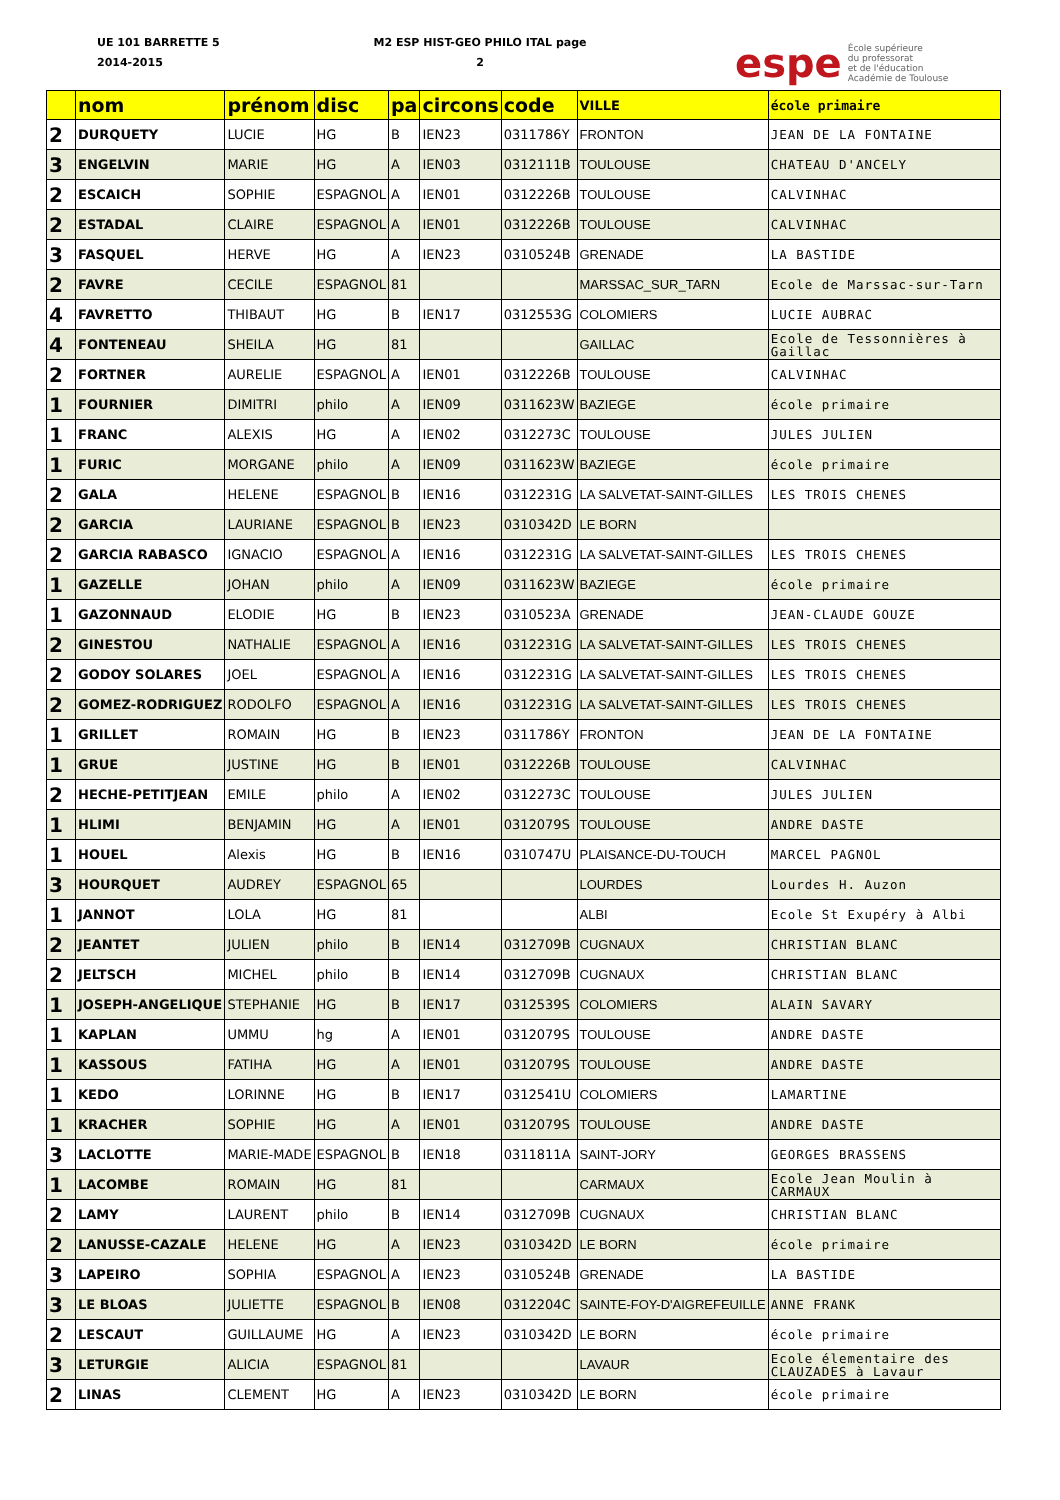UE 101 BARRETTE 5
2014-2015
M2 ESP HIST-GEO PHILO ITAL page
2
espe École supérieure
du professorat
et de l'éducation
Académie de Toulouse
| | nom | prénom | disc | pa | circons | code | VILLE | école primaire |
| --- | --- | --- | --- | --- | --- | --- | --- | --- |
| 2 | DURQUETY | LUCIE | HG | B | IEN23 | 0311786Y | FRONTON | JEAN DE LA FONTAINE |
| 3 | ENGELVIN | MARIE | HG | A | IEN03 | 0312111B | TOULOUSE | CHATEAU D'ANCELY |
| 2 | ESCAICH | SOPHIE | ESPAGNOL | A | IEN01 | 0312226B | TOULOUSE | CALVINHAC |
| 2 | ESTADAL | CLAIRE | ESPAGNOL | A | IEN01 | 0312226B | TOULOUSE | CALVINHAC |
| 3 | FASQUEL | HERVE | HG | A | IEN23 | 0310524B | GRENADE | LA BASTIDE |
| 2 | FAVRE | CECILE | ESPAGNOL | 81 | | | MARSSAC_SUR_TARN | Ecole de Marssac-sur-Tarn |
| 4 | FAVRETTO | THIBAUT | HG | B | IEN17 | 0312553G | COLOMIERS | LUCIE AUBRAC |
| 4 | FONTENEAU | SHEILA | HG | 81 | | | GAILLAC | Ecole de Tessonnières à Gaillac |
| 2 | FORTNER | AURELIE | ESPAGNOL | A | IEN01 | 0312226B | TOULOUSE | CALVINHAC |
| 1 | FOURNIER | DIMITRI | philo | A | IEN09 | 0311623W | BAZIEGE | école primaire |
| 1 | FRANC | ALEXIS | HG | A | IEN02 | 0312273C | TOULOUSE | JULES JULIEN |
| 1 | FURIC | MORGANE | philo | A | IEN09 | 0311623W | BAZIEGE | école primaire |
| 2 | GALA | HELENE | ESPAGNOL | B | IEN16 | 0312231G | LA SALVETAT-SAINT-GILLES | LES TROIS CHENES |
| 2 | GARCIA | LAURIANE | ESPAGNOL | B | IEN23 | 0310342D | LE BORN | |
| 2 | GARCIA RABASCO | IGNACIO | ESPAGNOL | A | IEN16 | 0312231G | LA SALVETAT-SAINT-GILLES | LES TROIS CHENES |
| 1 | GAZELLE | JOHAN | philo | A | IEN09 | 0311623W | BAZIEGE | école primaire |
| 1 | GAZONNAUD | ELODIE | HG | B | IEN23 | 0310523A | GRENADE | JEAN-CLAUDE GOUZE |
| 2 | GINESTOU | NATHALIE | ESPAGNOL | A | IEN16 | 0312231G | LA SALVETAT-SAINT-GILLES | LES TROIS CHENES |
| 2 | GODOY SOLARES | JOEL | ESPAGNOL | A | IEN16 | 0312231G | LA SALVETAT-SAINT-GILLES | LES TROIS CHENES |
| 2 | GOMEZ-RODRIGUEZ | RODOLFO | ESPAGNOL | A | IEN16 | 0312231G | LA SALVETAT-SAINT-GILLES | LES TROIS CHENES |
| 1 | GRILLET | ROMAIN | HG | B | IEN23 | 0311786Y | FRONTON | JEAN DE LA FONTAINE |
| 1 | GRUE | JUSTINE | HG | B | IEN01 | 0312226B | TOULOUSE | CALVINHAC |
| 2 | HECHE-PETITJEAN | EMILE | philo | A | IEN02 | 0312273C | TOULOUSE | JULES JULIEN |
| 1 | HLIMI | BENJAMIN | HG | A | IEN01 | 0312079S | TOULOUSE | ANDRE DASTE |
| 1 | HOUEL | Alexis | HG | B | IEN16 | 0310747U | PLAISANCE-DU-TOUCH | MARCEL PAGNOL |
| 3 | HOURQUET | AUDREY | ESPAGNOL | 65 | | | LOURDES | Lourdes H. Auzon |
| 1 | JANNOT | LOLA | HG | 81 | | | ALBI | Ecole St Exupéry à Albi |
| 2 | JEANTET | JULIEN | philo | B | IEN14 | 0312709B | CUGNAUX | CHRISTIAN BLANC |
| 2 | JELTSCH | MICHEL | philo | B | IEN14 | 0312709B | CUGNAUX | CHRISTIAN BLANC |
| 1 | JOSEPH-ANGELIQUE | STEPHANIE | HG | B | IEN17 | 0312539S | COLOMIERS | ALAIN SAVARY |
| 1 | KAPLAN | UMMU | hg | A | IEN01 | 0312079S | TOULOUSE | ANDRE DASTE |
| 1 | KASSOUS | FATIHA | HG | A | IEN01 | 0312079S | TOULOUSE | ANDRE DASTE |
| 1 | KEDO | LORINNE | HG | B | IEN17 | 0312541U | COLOMIERS | LAMARTINE |
| 1 | KRACHER | SOPHIE | HG | A | IEN01 | 0312079S | TOULOUSE | ANDRE DASTE |
| 3 | LACLOTTE | MARIE-MADE | ESPAGNOL | B | IEN18 | 0311811A | SAINT-JORY | GEORGES BRASSENS |
| 1 | LACOMBE | ROMAIN | HG | 81 | | | CARMAUX | Ecole Jean Moulin à CARMAUX |
| 2 | LAMY | LAURENT | philo | B | IEN14 | 0312709B | CUGNAUX | CHRISTIAN BLANC |
| 2 | LANUSSE-CAZALE | HELENE | HG | A | IEN23 | 0310342D | LE BORN | école primaire |
| 3 | LAPEIRO | SOPHIA | ESPAGNOL | A | IEN23 | 0310524B | GRENADE | LA BASTIDE |
| 3 | LE BLOAS | JULIETTE | ESPAGNOL | B | IEN08 | 0312204C | SAINTE-FOY-D'AIGREFEUILLE | ANNE FRANK |
| 2 | LESCAUT | GUILLAUME | HG | A | IEN23 | 0310342D | LE BORN | école primaire |
| 3 | LETURGIE | ALICIA | ESPAGNOL | 81 | | | LAVAUR | Ecole élementaire des CLAUZADES à Lavaur |
| 2 | LINAS | CLEMENT | HG | A | IEN23 | 0310342D | LE BORN | école primaire |